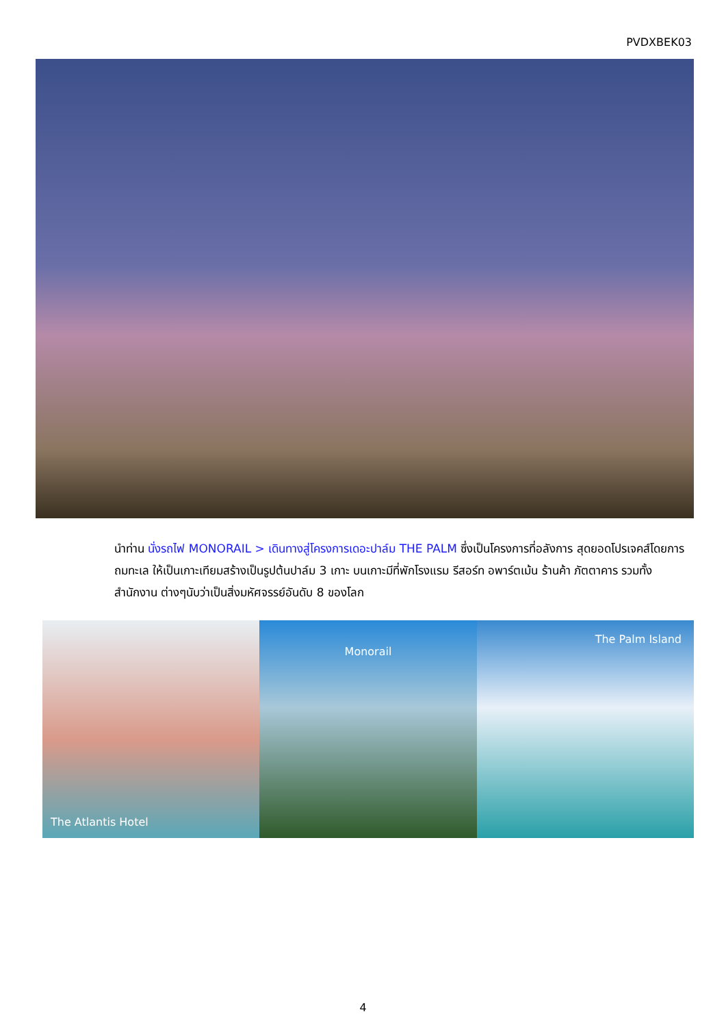PVDXBEK03
นำท่าน นั่งรถไฟ MONORAIL > เดินทางสู่โครงการเดอะปาล์ม THE PALM ซึ่งเป็นโครงการที่อลังการ สุดยอดโปรเจคส์โดยการถมทะเล ให้เป็นเกาะเทียมสร้างเป็นรูปต้นปาล์ม 3 เกาะ บนเกาะมีที่พักโรงแรม รีสอร์ท อพาร์ตเม้น ร้านค้า ภัตตาคาร รวมทั้งสำนักงาน ต่างๆนับว่าเป็นสิ่งมหัศจรรย์อันดับ 8 ของโลก
The Atlantis Hotel
Monorail
The Palm Island
4